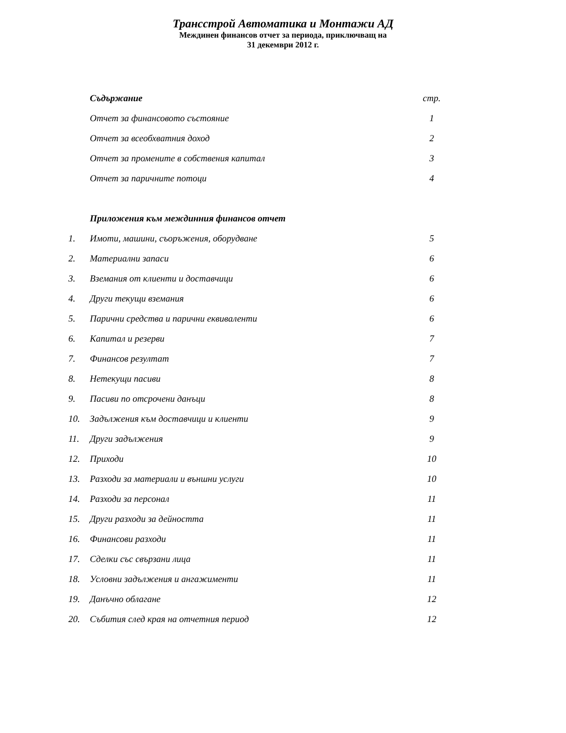Трансстрой Автоматика и Монтажи АД
Междинен финансов отчет за периода, приключващ на
31 декември 2012 г.
| | Съдържание | стр. |
| | Отчет за финансовото състояние | 1 |
| | Отчет за всеобхватния доход | 2 |
| | Отчет за промените в собствения капитал | 3 |
| | Отчет за паричните потоци | 4 |
| | Приложения към междинния финансов отчет | |
| 1. | Имоти, машини, съоръжения, оборудване | 5 |
| 2. | Материални запаси | 6 |
| 3. | Вземания от клиенти и доставчици | 6 |
| 4. | Други текущи вземания | 6 |
| 5. | Парични средства и парични еквиваленти | 6 |
| 6. | Капитал и резерви | 7 |
| 7. | Финансов резултат | 7 |
| 8. | Нетекущи пасиви | 8 |
| 9. | Пасиви по отсрочени данъци | 8 |
| 10. | Задължения към доставчици и клиенти | 9 |
| 11. | Други задължения | 9 |
| 12. | Приходи | 10 |
| 13. | Разходи за материали и външни услуги | 10 |
| 14. | Разходи за персонал | 11 |
| 15. | Други разходи за дейността | 11 |
| 16. | Финансови разходи | 11 |
| 17. | Сделки със свързани лица | 11 |
| 18. | Условни задължения и ангажименти | 11 |
| 19. | Данъчно облагане | 12 |
| 20. | Събития след края на отчетния период | 12 |